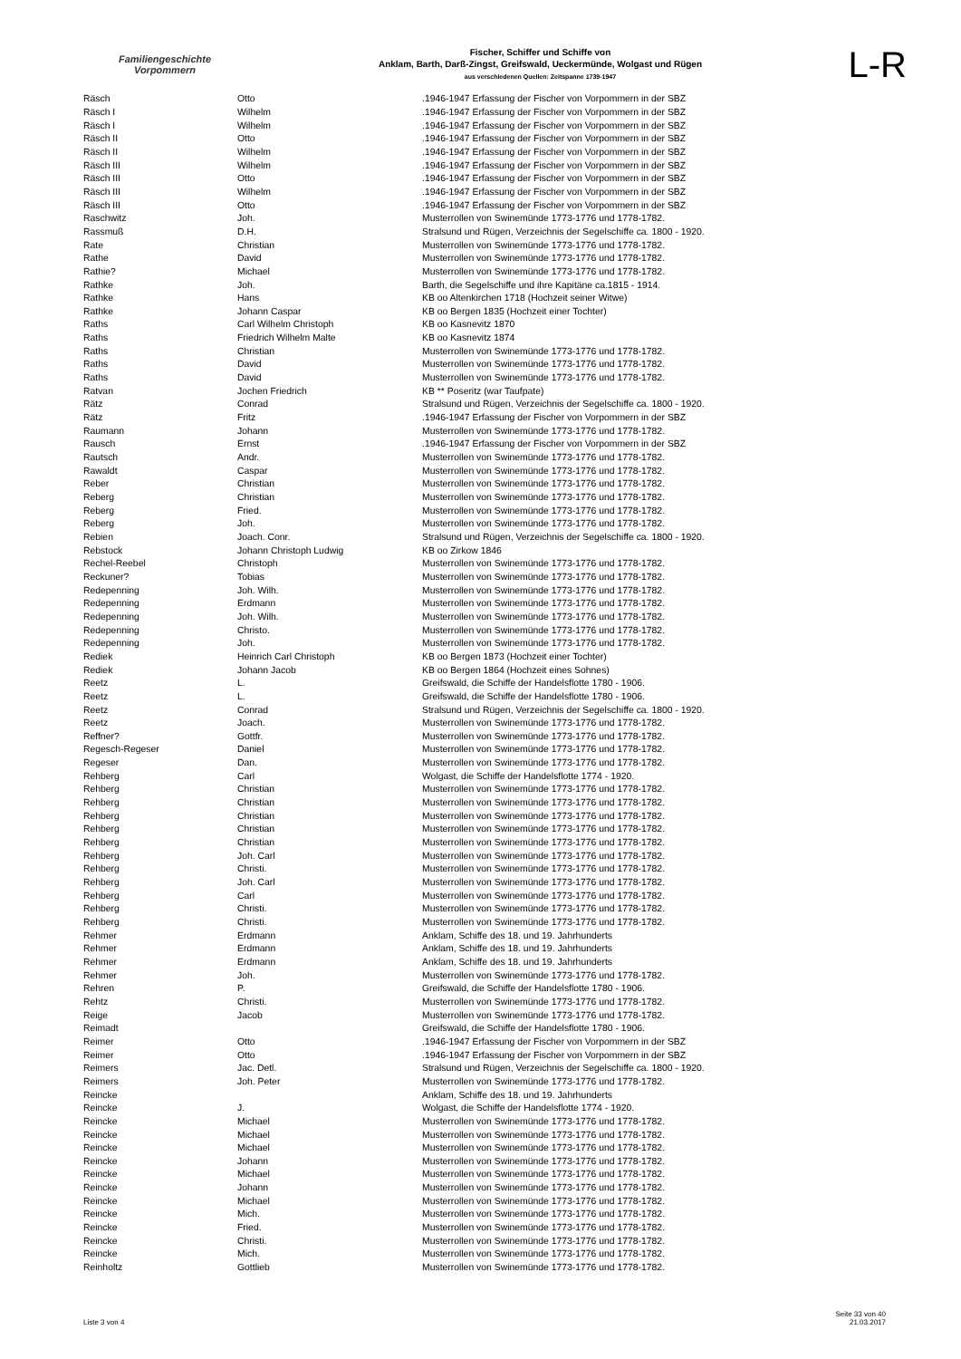Familiengeschichte
Vorpommern
Fischer, Schiffer und Schiffe von
Anklam, Barth, Darß-Zingst, Greifswald, Ueckermünde, Wolgast und Rügen
aus verschiedenen Quellen: Zeitspanne 1739-1947
L-R
| Räsch | Otto | .1946-1947 Erfassung der Fischer von Vorpommern in der SBZ |
| Räsch I | Wilhelm | .1946-1947 Erfassung der Fischer von Vorpommern in der SBZ |
| Räsch I | Wilhelm | .1946-1947 Erfassung der Fischer von Vorpommern in der SBZ |
| Räsch II | Otto | .1946-1947 Erfassung der Fischer von Vorpommern in der SBZ |
| Räsch II | Wilhelm | .1946-1947 Erfassung der Fischer von Vorpommern in der SBZ |
| Räsch III | Wilhelm | .1946-1947 Erfassung der Fischer von Vorpommern in der SBZ |
| Räsch III | Otto | .1946-1947 Erfassung der Fischer von Vorpommern in der SBZ |
| Räsch III | Wilhelm | .1946-1947 Erfassung der Fischer von Vorpommern in der SBZ |
| Räsch III | Otto | .1946-1947 Erfassung der Fischer von Vorpommern in der SBZ |
| Raschwitz | Joh. | Musterrollen von Swinemünde 1773-1776 und 1778-1782. |
| Rassmuß | D.H. | Stralsund und Rügen, Verzeichnis der Segelschiffe ca. 1800 - 1920. |
| Rate | Christian | Musterrollen von Swinemünde 1773-1776 und 1778-1782. |
| Rathe | David | Musterrollen von Swinemünde 1773-1776 und 1778-1782. |
| Rathie? | Michael | Musterrollen von Swinemünde 1773-1776 und 1778-1782. |
| Rathke | Joh. | Barth, die Segelschiffe und ihre Kapitäne ca.1815 - 1914. |
| Rathke | Hans | KB oo Altenkirchen 1718 (Hochzeit seiner Witwe) |
| Rathke | Johann Caspar | KB oo Bergen 1835 (Hochzeit einer Tochter) |
| Raths | Carl Wilhelm Christoph | KB oo Kasnevitz 1870 |
| Raths | Friedrich Wilhelm Malte | KB oo Kasnevitz 1874 |
| Raths | Christian | Musterrollen von Swinemünde 1773-1776 und 1778-1782. |
| Raths | David | Musterrollen von Swinemünde 1773-1776 und 1778-1782. |
| Raths | David | Musterrollen von Swinemünde 1773-1776 und 1778-1782. |
| Ratvan | Jochen Friedrich | KB ** Poseritz (war Taufpate) |
| Rätz | Conrad | Stralsund und Rügen, Verzeichnis der Segelschiffe ca. 1800 - 1920. |
| Rätz | Fritz | .1946-1947 Erfassung der Fischer von Vorpommern in der SBZ |
| Raumann | Johann | Musterrollen von Swinemünde 1773-1776 und 1778-1782. |
| Rausch | Ernst | .1946-1947 Erfassung der Fischer von Vorpommern in der SBZ |
| Rautsch | Andr. | Musterrollen von Swinemünde 1773-1776 und 1778-1782. |
| Rawaldt | Caspar | Musterrollen von Swinemünde 1773-1776 und 1778-1782. |
| Reber | Christian | Musterrollen von Swinemünde 1773-1776 und 1778-1782. |
| Reberg | Christian | Musterrollen von Swinemünde 1773-1776 und 1778-1782. |
| Reberg | Fried. | Musterrollen von Swinemünde 1773-1776 und 1778-1782. |
| Reberg | Joh. | Musterrollen von Swinemünde 1773-1776 und 1778-1782. |
| Rebien | Joach. Conr. | Stralsund und Rügen, Verzeichnis der Segelschiffe ca. 1800 - 1920. |
| Rebstock | Johann Christoph Ludwig | KB oo Zirkow 1846 |
| Rechel-Reebel | Christoph | Musterrollen von Swinemünde 1773-1776 und 1778-1782. |
| Reckuner? | Tobias | Musterrollen von Swinemünde 1773-1776 und 1778-1782. |
| Redepenning | Joh. Wilh. | Musterrollen von Swinemünde 1773-1776 und 1778-1782. |
| Redepenning | Erdmann | Musterrollen von Swinemünde 1773-1776 und 1778-1782. |
| Redepenning | Joh. Wilh. | Musterrollen von Swinemünde 1773-1776 und 1778-1782. |
| Redepenning | Christo. | Musterrollen von Swinemünde 1773-1776 und 1778-1782. |
| Redepenning | Joh. | Musterrollen von Swinemünde 1773-1776 und 1778-1782. |
| Rediek | Heinrich Carl Christoph | KB oo Bergen 1873 (Hochzeit einer Tochter) |
| Rediek | Johann Jacob | KB oo Bergen 1864 (Hochzeit eines Sohnes) |
| Reetz | L. | Greifswald, die Schiffe der Handelsflotte 1780 - 1906. |
| Reetz | L. | Greifswald, die Schiffe der Handelsflotte 1780 - 1906. |
| Reetz | Conrad | Stralsund und Rügen, Verzeichnis der Segelschiffe ca. 1800 - 1920. |
| Reetz | Joach. | Musterrollen von Swinemünde 1773-1776 und 1778-1782. |
| Reffner? | Gottfr. | Musterrollen von Swinemünde 1773-1776 und 1778-1782. |
| Regesch-Regeser | Daniel | Musterrollen von Swinemünde 1773-1776 und 1778-1782. |
| Regeser | Dan. | Musterrollen von Swinemünde 1773-1776 und 1778-1782. |
| Rehberg | Carl | Wolgast, die Schiffe der Handelsflotte 1774 - 1920. |
| Rehberg | Christian | Musterrollen von Swinemünde 1773-1776 und 1778-1782. |
| Rehberg | Christian | Musterrollen von Swinemünde 1773-1776 und 1778-1782. |
| Rehberg | Christian | Musterrollen von Swinemünde 1773-1776 und 1778-1782. |
| Rehberg | Christian | Musterrollen von Swinemünde 1773-1776 und 1778-1782. |
| Rehberg | Christian | Musterrollen von Swinemünde 1773-1776 und 1778-1782. |
| Rehberg | Joh. Carl | Musterrollen von Swinemünde 1773-1776 und 1778-1782. |
| Rehberg | Christi. | Musterrollen von Swinemünde 1773-1776 und 1778-1782. |
| Rehberg | Joh. Carl | Musterrollen von Swinemünde 1773-1776 und 1778-1782. |
| Rehberg | Carl | Musterrollen von Swinemünde 1773-1776 und 1778-1782. |
| Rehberg | Christi. | Musterrollen von Swinemünde 1773-1776 und 1778-1782. |
| Rehberg | Christi. | Musterrollen von Swinemünde 1773-1776 und 1778-1782. |
| Rehmer | Erdmann | Anklam, Schiffe des 18. und 19. Jahrhunderts |
| Rehmer | Erdmann | Anklam, Schiffe des 18. und 19. Jahrhunderts |
| Rehmer | Erdmann | Anklam, Schiffe des 18. und 19. Jahrhunderts |
| Rehmer | Joh. | Musterrollen von Swinemünde 1773-1776 und 1778-1782. |
| Rehren | P. | Greifswald, die Schiffe der Handelsflotte 1780 - 1906. |
| Rehtz | Christi. | Musterrollen von Swinemünde 1773-1776 und 1778-1782. |
| Reige | Jacob | Musterrollen von Swinemünde 1773-1776 und 1778-1782. |
| Reimadt | | Greifswald, die Schiffe der Handelsflotte 1780 - 1906. |
| Reimer | Otto | .1946-1947 Erfassung der Fischer von Vorpommern in der SBZ |
| Reimer | Otto | .1946-1947 Erfassung der Fischer von Vorpommern in der SBZ |
| Reimers | Jac. Detl. | Stralsund und Rügen, Verzeichnis der Segelschiffe ca. 1800 - 1920. |
| Reimers | Joh. Peter | Musterrollen von Swinemünde 1773-1776 und 1778-1782. |
| Reincke | | Anklam, Schiffe des 18. und 19. Jahrhunderts |
| Reincke | J. | Wolgast, die Schiffe der Handelsflotte 1774 - 1920. |
| Reincke | Michael | Musterrollen von Swinemünde 1773-1776 und 1778-1782. |
| Reincke | Michael | Musterrollen von Swinemünde 1773-1776 und 1778-1782. |
| Reincke | Michael | Musterrollen von Swinemünde 1773-1776 und 1778-1782. |
| Reincke | Johann | Musterrollen von Swinemünde 1773-1776 und 1778-1782. |
| Reincke | Michael | Musterrollen von Swinemünde 1773-1776 und 1778-1782. |
| Reincke | Johann | Musterrollen von Swinemünde 1773-1776 und 1778-1782. |
| Reincke | Michael | Musterrollen von Swinemünde 1773-1776 und 1778-1782. |
| Reincke | Mich. | Musterrollen von Swinemünde 1773-1776 und 1778-1782. |
| Reincke | Fried. | Musterrollen von Swinemünde 1773-1776 und 1778-1782. |
| Reincke | Christi. | Musterrollen von Swinemünde 1773-1776 und 1778-1782. |
| Reincke | Mich. | Musterrollen von Swinemünde 1773-1776 und 1778-1782. |
| Reinholtz | Gottlieb | Musterrollen von Swinemünde 1773-1776 und 1778-1782. |
Liste 3 von 4
Seite 33 von 40
21.03.2017